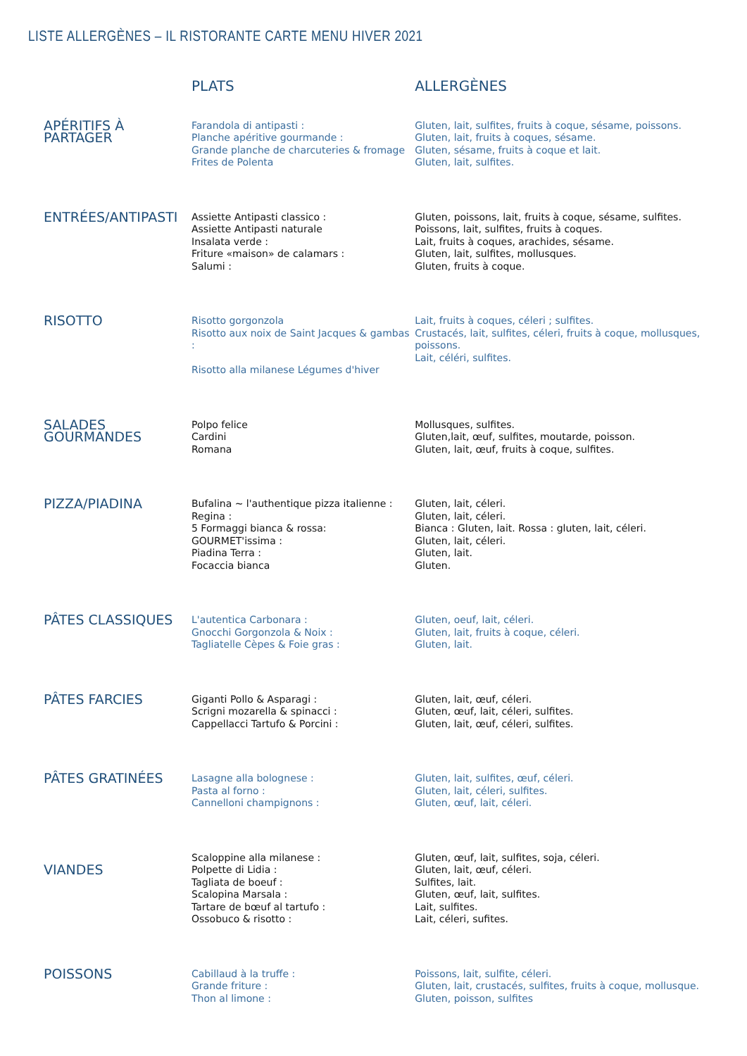LISTE ALLERGÈNES – IL RISTORANTE CARTE MENU HIVER 2021
| | PLATS | ALLERGÈNES |
| --- | --- | --- |
| APÉRITIFS À PARTAGER | Farandola di antipasti : Planche apéritive gourmande : Grande planche de charcuteries & fromage Frites de Polenta | Gluten, lait, sulfites, fruits à coque, sésame, poissons. Gluten, lait, fruits à coques, sésame. Gluten, sésame, fruits à coque et lait. Gluten, lait, sulfites. |
| ENTRÉES/ANTIPASTI | Assiette Antipasti classico : Assiette Antipasti naturale Insalata verde : Friture «maison» de calamars : Salumi : | Gluten, poissons, lait, fruits à coque, sésame, sulfites. Poissons, lait, sulfites, fruits à coques. Lait, fruits à coques, arachides, sésame. Gluten, lait, sulfites, mollusques. Gluten, fruits à coque. |
| RISOTTO | Risotto gorgonzola Risotto aux noix de Saint Jacques & gambas : Risotto alla milanese Légumes d'hiver | Lait, fruits à coques, céleri ; sulfites. Crustacés, lait, sulfites, céleri, fruits à coque, mollusques, poissons. Lait, céléri, sulfites. |
| SALADES GOURMANDES | Polpo felice Cardini Romana | Mollusques, sulfites. Gluten,lait, œuf, sulfites, moutarde, poisson. Gluten, lait, œuf, fruits à coque, sulfites. |
| PIZZA/PIADINA | Bufalina ~ l'authentique pizza italienne : Regina : 5 Formaggi bianca & rossa: GOURMET'issima : Piadina Terra : Focaccia bianca | Gluten, lait, céleri. Gluten, lait, céleri. Bianca : Gluten, lait. Rossa : gluten, lait, céleri. Gluten, lait, céleri. Gluten, lait. Gluten. |
| PÂTES CLASSIQUES | L'autentica Carbonara : Gnocchi Gorgonzola & Noix : Tagliatelle Cèpes & Foie gras : | Gluten, oeuf, lait, céleri. Gluten, lait, fruits à coque, céleri. Gluten, lait. |
| PÂTES FARCIES | Giganti Pollo & Asparagi : Scrigni mozarella & spinacci : Cappellacci Tartufo & Porcini : | Gluten, lait, œuf, céleri. Gluten, œuf, lait, céleri, sulfites. Gluten, lait, œuf, céleri, sulfites. |
| PÂTES GRATINÉES | Lasagne alla bolognese : Pasta al forno : Cannelloni champignons : | Gluten, lait, sulfites, œuf, céleri. Gluten, lait, céleri, sulfites. Gluten, œuf, lait, céleri. |
| VIANDES | Scaloppine alla milanese : Polpette di Lidia : Tagliata de boeuf : Scalopina Marsala : Tartare de bœuf al tartufo : Ossobuco & risotto : | Gluten, œuf, lait, sulfites, soja, céleri. Gluten, lait, œuf, céleri. Sulfites, lait. Gluten, œuf, lait, sulfites. Lait, sulfites. Lait, céleri, sufites. |
| POISSONS | Cabillaud à la truffe : Grande friture : Thon al limone : | Poissons, lait, sulfite, céleri. Gluten, lait, crustacés, sulfites, fruits à coque, mollusque. Gluten, poisson, sulfites |